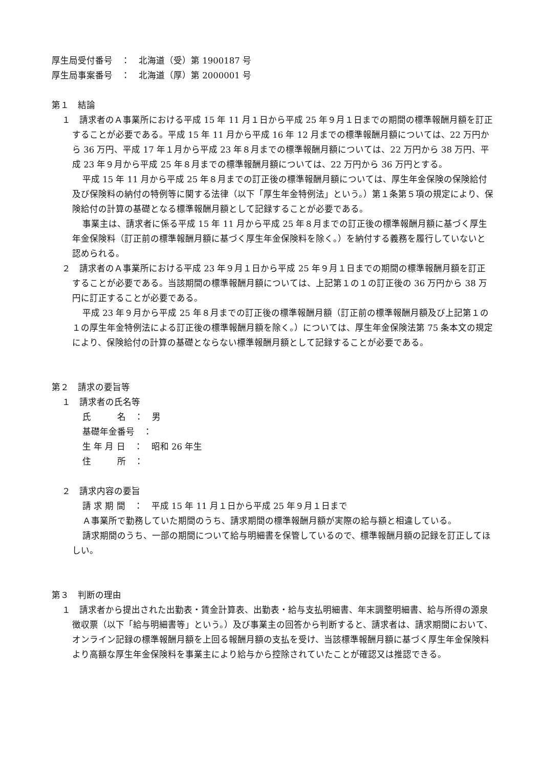厚生局受付番号　：　北海道（受）第 1900187 号
厚生局事案番号　：　北海道（厚）第 2000001 号
第１　結論
１　請求者のＡ事業所における平成 15 年 11 月１日から平成 25 年９月１日までの期間の標準報酬月額を訂正することが必要である。平成 15 年 11 月から平成 16 年 12 月までの標準報酬月額については、22 万円から 36 万円、平成 17 年１月から平成 23 年８月までの標準報酬月額については、22 万円から 38 万円、平成 23 年９月から平成 25 年８月までの標準報酬月額については、22 万円から 36 万円とする。
平成 15 年 11 月から平成 25 年８月までの訂正後の標準報酬月額については、厚生年金保険の保険給付及び保険料の納付の特例等に関する法律（以下「厚生年金特例法」という。）第１条第５項の規定により、保険給付の計算の基礎となる標準報酬月額として記録することが必要である。
事業主は、請求者に係る平成 15 年 11 月から平成 25 年８月までの訂正後の標準報酬月額に基づく厚生年金保険料（訂正前の標準報酬月額に基づく厚生年金保険料を除く。）を納付する義務を履行していないと認められる。
２　請求者のＡ事業所における平成 23 年９月１日から平成 25 年９月１日までの期間の標準報酬月額を訂正することが必要である。当該期間の標準報酬月額については、上記第１の１の訂正後の 36 万円から 38 万円に訂正することが必要である。
平成 23 年９月から平成 25 年８月までの訂正後の標準報酬月額（訂正前の標準報酬月額及び上記第１の１の厚生年金特例法による訂正後の標準報酬月額を除く。）については、厚生年金保険法第 75 条本文の規定により、保険給付の計算の基礎とならない標準報酬月額として記録することが必要である。
第２　請求の要旨等
１　請求者の氏名等
氏　　　名　：　男
基礎年金番号　：
生 年 月 日　：　昭和 26 年生
住　　　所　：
２　請求内容の要旨
請 求 期 間　：　平成 15 年 11 月１日から平成 25 年９月１日まで
Ａ事業所で勤務していた期間のうち、請求期間の標準報酬月額が実際の給与額と相違している。
請求期間のうち、一部の期間について給与明細書を保管しているので、標準報酬月額の記録を訂正してほしい。
第３　判断の理由
１　請求者から提出された出勤表・賃金計算表、出勤表・給与支払明細書、年末調整明細書、給与所得の源泉徴収票（以下「給与明細書等」という。）及び事業主の回答から判断すると、請求者は、請求期間において、オンライン記録の標準報酬月額を上回る報酬月額の支払を受け、当該標準報酬月額に基づく厚生年金保険料より高額な厚生年金保険料を事業主により給与から控除されていたことが確認又は推認できる。